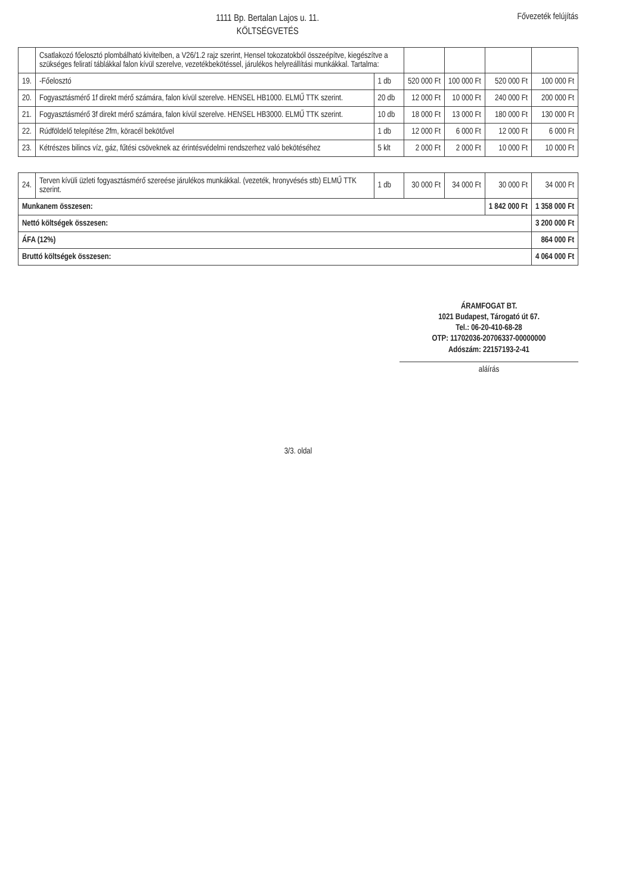1111 Bp. Bertalan Lajos u. 11.
KÖLTSÉGVETÉS
Fővezeték felújítás
| | Csatlakozó főelosztó plombálható kivitelben, a V26/1.2 rajz szerint, Hensel tokozatokból összeépítve, kiegészítve a szükséges feliratí táblákkal falon kívül szerelve, vezetékbekötéssel, járulékos helyreállítási munkákkal. Tartalma: | | | | | |
| 19. | -Főelosztó | 1 db | 520 000 Ft | 100 000 Ft | 520 000 Ft | 100 000 Ft |
| 20. | Fogyasztásmérő 1f direkt mérő számára, falon kívül szerelve. HENSEL HB1000. ELMŰ TTK szerint. | 20 db | 12 000 Ft | 10 000 Ft | 240 000 Ft | 200 000 Ft |
| 21. | Fogyasztásmérő 3f direkt mérő számára, falon kívül szerelve. HENSEL HB3000. ELMŰ TTK szerint. | 10 db | 18 000 Ft | 13 000 Ft | 180 000 Ft | 130 000 Ft |
| 22. | Rúdföldelő telepítése 2fm, köracél bekötővel | 1 db | 12 000 Ft | 6 000 Ft | 12 000 Ft | 6 000 Ft |
| 23. | Kétrészes bilincs víz, gáz, fűtési csöveknek az érintésvédelmi rendszerhez való bekötéséhez | 5 klt | 2 000 Ft | 2 000 Ft | 10 000 Ft | 10 000 Ft |
| 24. | Terven kívüli üzleti fogyasztásmérő szereése járulékos munkákkal. (vezeték, hronyvésés stb) ELMŰ TTK szerint. | 1 db | 30 000 Ft | 34 000 Ft | 30 000 Ft | 34 000 Ft |
| Munkanem összesen: | | | | | 1 842 000 Ft | 1 358 000 Ft |
| Nettó költségek összesen: | | | | | | 3 200 000 Ft |
| ÁFA (12%) | | | | | | 864 000 Ft |
| Bruttó költségek összesen: | | | | | | 4 064 000 Ft |
ÁRAMFOGAT BT.
1021 Budapest, Tárogató út 67.
Tel.: 06-20-410-68-28
OTP: 11702036-20706337-00000000
Adószám: 22157193-2-41
aláírás
3/3. oldal